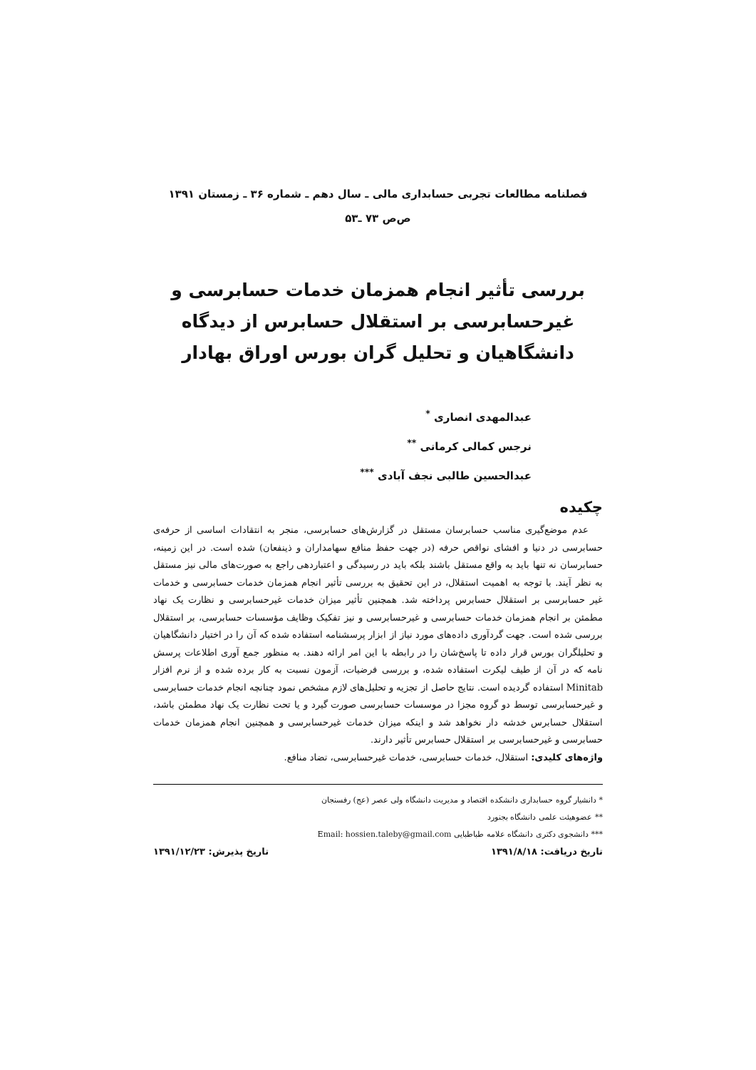فصلنامه مطالعات تجربی حسابداری مالی ـ سال دهم ـ شماره ۳۶ ـ زمستان ۱۳۹۱
ص‌ص ۷۳ ـ۵۳
بررسی تأثیر انجام همزمان خدمات حسابرسی و غیرحسابرسی بر استقلال حسابرس از دیدگاه دانشگاهیان و تحلیل گران بورس اوراق بهادار
عبدالمهدی انصاری <sup>*</sup>
نرجس کمالی کرمانی <sup>**</sup>
عبدالحسین طالبی نجف آبادی <sup>***</sup>
چکیده
عدم موضع‌گیری مناسب حسابرسان مستقل در گزارش‌های حسابرسی، منجر به انتقادات اساسی از حرفه‌ی حسابرسی در دنیا و افشای نواقص حرفه (در جهت حفظ منافع سهامداران و ذینفعان) شده است. در این زمینه، حسابرسان نه تنها باید به واقع مستقل باشند بلکه باید در رسیدگی و اعتباردهی راجع به صورت‌های مالی نیز مستقل به نظر آیند. با توجه به اهمیت استقلال، در این تحقیق به بررسی تأثیر انجام همزمان خدمات حسابرسی و خدمات غیر حسابرسی بر استقلال حسابرس پرداخته شد. همچنین تأثیر میزان خدمات غیرحسابرسی و نظارت یک نهاد مطمئن بر انجام همزمان خدمات حسابرسی و غیرحسابرسی و نیز تفکیک وظایف مؤسسات حسابرسی، بر استقلال بررسی شده است. جهت گردآوری داده‌های مورد نیاز از ابزار پرسشنامه استفاده شده که آن را در اختیار دانشگاهیان و تحلیلگران بورس قرار داده تا پاسخ‌شان را در رابطه با این امر ارائه دهند. به منظور جمع آوری اطلاعات پرسش نامه که در آن از طیف لیکرت استفاده شده، و بررسی فرضیات، آزمون نسبت به کار برده شده و از نرم افزار Minitab استفاده گردیده است. نتایج حاصل از تجزیه و تحلیل‌های لازم مشخص نمود چنانچه انجام خدمات حسابرسی و غیرحسابرسی توسط دو گروه مجزا در موسسات حسابرسی صورت گیرد و یا تحت نظارت یک نهاد مطمئن باشد، استقلال حسابرس خدشه دار نخواهد شد و اینکه میزان خدمات غیرحسابرسی و همچنین انجام همزمان خدمات حسابرسی و غیرحسابرسی بر استقلال حسابرس تأثیر دارند.
واژه‌های کلیدی: استقلال، خدمات حسابرسی، خدمات غیرحسابرسی، تضاد منافع.
* دانشیار گروه حسابداری دانشکده اقتصاد و مدیریت دانشگاه ولی عصر (عج) رفسنجان
** عضوهیئت علمی دانشگاه بجنورد
*** دانشجوی دکتری دانشگاه علامه طباطبایی Email: hossien.taleby@gmail.com
تاریخ دریافت: ۱۳۹۱/۸/۱۸ تاریخ پذیرش: ۱۳۹۱/۱۲/۲۳